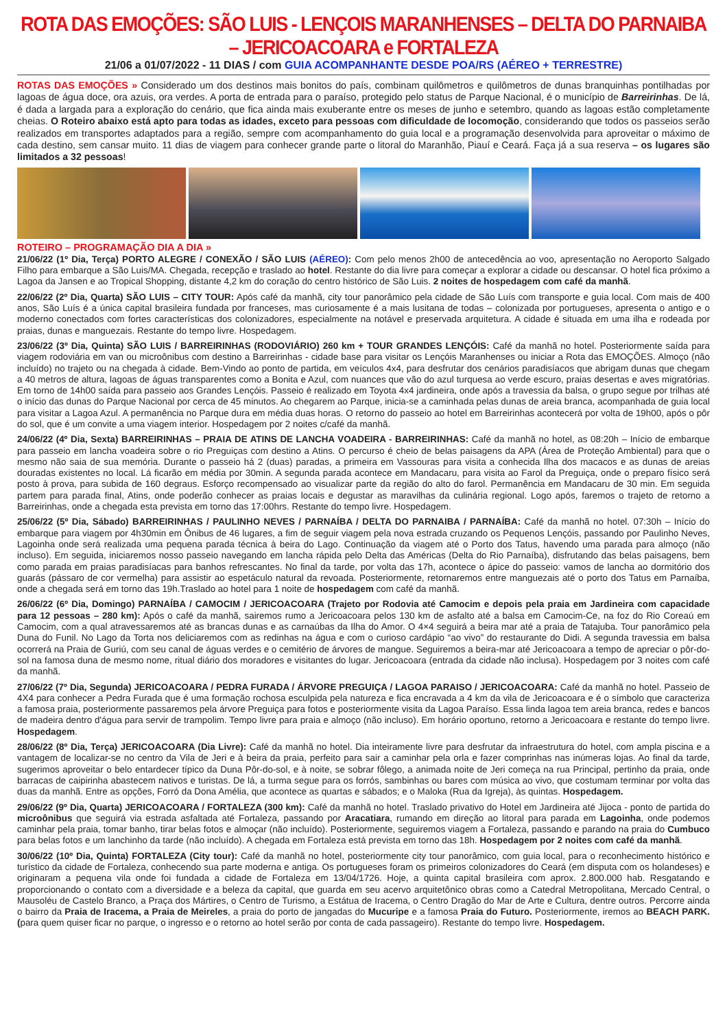ROTA DAS EMOÇÕES: SÃO LUIS - LENÇOIS MARANHENSES – DELTA DO PARNAIBA – JERICOACOARA e FORTALEZA
21/06 a 01/07/2022 - 11 DIAS / com GUIA ACOMPANHANTE DESDE POA/RS (AÉREO + TERRESTRE)
ROTAS DAS EMOÇÕES » Considerado um dos destinos mais bonitos do país, combinam quilômetros e quilômetros de dunas branquinhas pontilhadas por lagoas de água doce, ora azuis, ora verdes. A porta de entrada para o paraíso, protegido pelo status de Parque Nacional, é o município de Barreirinhas. De lá, é dada a largada para a exploração do cenário, que fica ainda mais exuberante entre os meses de junho e setembro, quando as lagoas estão completamente cheias. O Roteiro abaixo está apto para todas as idades, exceto para pessoas com dificuldade de locomoção, considerando que todos os passeios serão realizados em transportes adaptados para a região, sempre com acompanhamento do guia local e a programação desenvolvida para aproveitar o máximo de cada destino, sem cansar muito. 11 dias de viagem para conhecer grande parte o litoral do Maranhão, Piauí e Ceará. Faça já a sua reserva – os lugares são limitados a 32 pessoas!
ROTEIRO – PROGRAMAÇÃO DIA A DIA »
21/06/22 (1º Dia, Terça) PORTO ALEGRE / CONEXÃO / SÃO LUIS (AÉREO): Com pelo menos 2h00 de antecedência ao voo, apresentação no Aeroporto Salgado Filho para embarque a São Luis/MA. Chegada, recepção e traslado ao hotel. Restante do dia livre para começar a explorar a cidade ou descansar. O hotel fica próximo a Lagoa da Jansen e ao Tropical Shopping, distante 4,2 km do coração do centro histórico de São Luis. 2 noites de hospedagem com café da manhã.
22/06/22 (2º Dia, Quarta) SÃO LUIS – CITY TOUR: Após café da manhã, city tour panorâmico pela cidade de São Luís com transporte e guia local. Com mais de 400 anos, São Luís é a única capital brasileira fundada por franceses, mas curiosamente é a mais lusitana de todas – colonizada por portugueses, apresenta o antigo e o moderno conectados com fortes características dos colonizadores, especialmente na notável e preservada arquitetura. A cidade é situada em uma ilha e rodeada por praias, dunas e manguezais. Restante do tempo livre. Hospedagem.
23/06/22 (3º Dia, Quinta) SÃO LUIS / BARREIRINHAS (RODOVIÁRIO) 260 km + TOUR GRANDES LENÇÓIS: Café da manhã no hotel. Posteriormente saída para viagem rodoviária em van ou microônibus com destino a Barreirinhas - cidade base para visitar os Lençóis Maranhenses ou iniciar a Rota das EMOÇÕES. Almoço (não incluído) no trajeto ou na chegada à cidade. Bem-Vindo ao ponto de partida, em veículos 4x4, para desfrutar dos cenários paradisíacos que abrigam dunas que chegam a 40 metros de altura, lagoas de águas transparentes como a Bonita e Azul, com nuances que vão do azul turquesa ao verde escuro, praias desertas e aves migratórias. Em torno de 14h00 saída para passeio aos Grandes Lençóis. Passeio é realizado em Toyota 4x4 jardineira, onde após a travessia da balsa, o grupo segue por trilhas até o início das dunas do Parque Nacional por cerca de 45 minutos. Ao chegarem ao Parque, inicia-se a caminhada pelas dunas de areia branca, acompanhada de guia local para visitar a Lagoa Azul. A permanência no Parque dura em média duas horas. O retorno do passeio ao hotel em Barreirinhas acontecerá por volta de 19h00, após o pôr do sol, que é um convite a uma viagem interior. Hospedagem por 2 noites c/café da manhã.
24/06/22 (4º Dia, Sexta) BARREIRINHAS – PRAIA DE ATINS DE LANCHA VOADEIRA - BARREIRINHAS: Café da manhã no hotel, as 08:20h – Início de embarque para passeio em lancha voadeira sobre o rio Preguiças com destino a Atins. O percurso é cheio de belas paisagens da APA (Área de Proteção Ambiental) para que o mesmo não saia de sua memória. Durante o passeio há 2 (duas) paradas, a primeira em Vassouras para visita a conhecida Ilha dos macacos e as dunas de areias douradas existentes no local. Lá ficarão em média por 30min. A segunda parada acontece em Mandacaru, para visita ao Farol da Preguiça, onde o preparo físico será posto à prova, para subida de 160 degraus. Esforço recompensado ao visualizar parte da região do alto do farol. Permanência em Mandacaru de 30 min. Em seguida partem para parada final, Atins, onde poderão conhecer as praias locais e degustar as maravilhas da culinária regional. Logo após, faremos o trajeto de retorno a Barreirinhas, onde a chegada esta prevista em torno das 17:00hrs. Restante do tempo livre. Hospedagem.
25/06/22 (5º Dia, Sábado) BARREIRINHAS / PAULINHO NEVES / PARNAÍBA / DELTA DO PARNAIBA / PARNAÍBA: Café da manhã no hotel. 07:30h – Início do embarque para viagem por 4h30min em Ônibus de 46 lugares, a fim de seguir viagem pela nova estrada cruzando os Pequenos Lençóis, passando por Paulinho Neves, Lagoinha onde será realizada uma pequena parada técnica à beira do Lago. Continuação da viagem até o Porto dos Tatus, havendo uma parada para almoço (não incluso). Em seguida, iniciaremos nosso passeio navegando em lancha rápida pelo Delta das Américas (Delta do Rio Parnaíba), disfrutando das belas paisagens, bem como parada em praias paradisíacas para banhos refrescantes. No final da tarde, por volta das 17h, acontece o ápice do passeio: vamos de lancha ao dormitório dos guarás (pássaro de cor vermelha) para assistir ao espetáculo natural da revoada. Posteriormente, retornaremos entre manguezais até o porto dos Tatus em Parnaíba, onde a chegada será em torno das 19h.Traslado ao hotel para 1 noite de hospedagem com café da manhã.
26/06/22 (6º Dia, Domingo) PARNAÍBA / CAMOCIM / JERICOACOARA (Trajeto por Rodovia até Camocim e depois pela praia em Jardineira com capacidade para 12 pessoas – 280 km): Após o café da manhã, sairemos rumo a Jericoacoara pelos 130 km de asfalto até a balsa em Camocim-Ce, na foz do Rio Coreaú em Camocim, com a qual atravessaremos até as brancas dunas e as carnaúbas da Ilha do Amor. O 4×4 seguirá a beira mar até a praia de Tatajuba. Tour panorâmico pela Duna do Funil. No Lago da Torta nos deliciaremos com as redinhas na água e com o curioso cardápio “ao vivo” do restaurante do Didi. A segunda travessia em balsa ocorrerá na Praia de Guriú, com seu canal de águas verdes e o cemitério de árvores de mangue. Seguiremos a beira-mar até Jericoacoara a tempo de apreciar o pôr-do-sol na famosa duna de mesmo nome, ritual diário dos moradores e visitantes do lugar. Jericoacoara (entrada da cidade não inclusa). Hospedagem por 3 noites com café da manhã.
27/06/22 (7º Dia, Segunda) JERICOACOARA / PEDRA FURADA / ÁRVORE PREGUIÇA / LAGOA PARAISO / JERICOACOARA: Café da manhã no hotel. Passeio de 4X4 para conhecer a Pedra Furada que é uma formação rochosa esculpida pela natureza e fica encravada a 4 km da vila de Jericoacoara e é o símbolo que caracteriza a famosa praia, posteriormente passaremos pela árvore Preguiça para fotos e posteriormente visita da Lagoa Paraíso. Essa linda lagoa tem areia branca, redes e bancos de madeira dentro d'água para servir de trampolim. Tempo livre para praia e almoço (não incluso). Em horário oportuno, retorno a Jericoacoara e restante do tempo livre. Hospedagem.
28/06/22 (8º Dia, Terça) JERICOACOARA (Dia Livre): Café da manhã no hotel. Dia inteiramente livre para desfrutar da infraestrutura do hotel, com ampla piscina e a vantagem de localizar-se no centro da Vila de Jeri e à beira da praia, perfeito para sair a caminhar pela orla e fazer comprinhas nas inúmeras lojas. Ao final da tarde, sugerimos aproveitar o belo entardecer típico da Duna Pôr-do-sol, e à noite, se sobrar fôlego, a animada noite de Jeri começa na rua Principal, pertinho da praia, onde barracas de caipirinha abastecem nativos e turistas. De lá, a turma segue para os forrós, sambinhas ou bares com música ao vivo, que costumam terminar por volta das duas da manhã. Entre as opções, Forró da Dona Amélia, que acontece as quartas e sábados; e o Maloka (Rua da Igreja), às quintas. Hospedagem.
29/06/22 (9º Dia, Quarta) JERICOACOARA / FORTALEZA (300 km): Café da manhã no hotel. Traslado privativo do Hotel em Jardineira até Jijoca - ponto de partida do microônibus que seguirá via estrada asfaltada até Fortaleza, passando por Aracatiara, rumando em direção ao litoral para parada em Lagoinha, onde podemos caminhar pela praia, tomar banho, tirar belas fotos e almoçar (não incluído). Posteriormente, seguiremos viagem a Fortaleza, passando e parando na praia do Cumbuco para belas fotos e um lanchinho da tarde (não incluído). A chegada em Fortaleza está prevista em torno das 18h. Hospedagem por 2 noites com café da manhã.
30/06/22 (10º Dia, Quinta) FORTALEZA (City tour): Café da manhã no hotel, posteriormente city tour panorâmico, com guia local, para o reconhecimento histórico e turístico da cidade de Fortaleza, conhecendo sua parte moderna e antiga. Os portugueses foram os primeiros colonizadores do Ceará (em disputa com os holandeses) e originaram a pequena vila onde foi fundada a cidade de Fortaleza em 13/04/1726. Hoje, a quinta capital brasileira com aprox. 2.800.000 hab. Resgatando e proporcionando o contato com a diversidade e a beleza da capital, que guarda em seu acervo arquitetônico obras como a Catedral Metropolitana, Mercado Central, o Mausoléu de Castelo Branco, a Praça dos Mártires, o Centro de Turismo, a Estátua de Iracema, o Centro Dragão do Mar de Arte e Cultura, dentre outros. Percorre ainda o bairro da Praia de Iracema, a Praia de Meireles, a praia do porto de jangadas do Mucuripe e a famosa Praia do Futuro. Posteriormente, iremos ao BEACH PARK. (para quem quiser ficar no parque, o ingresso e o retorno ao hotel serão por conta de cada passageiro). Restante do tempo livre. Hospedagem.